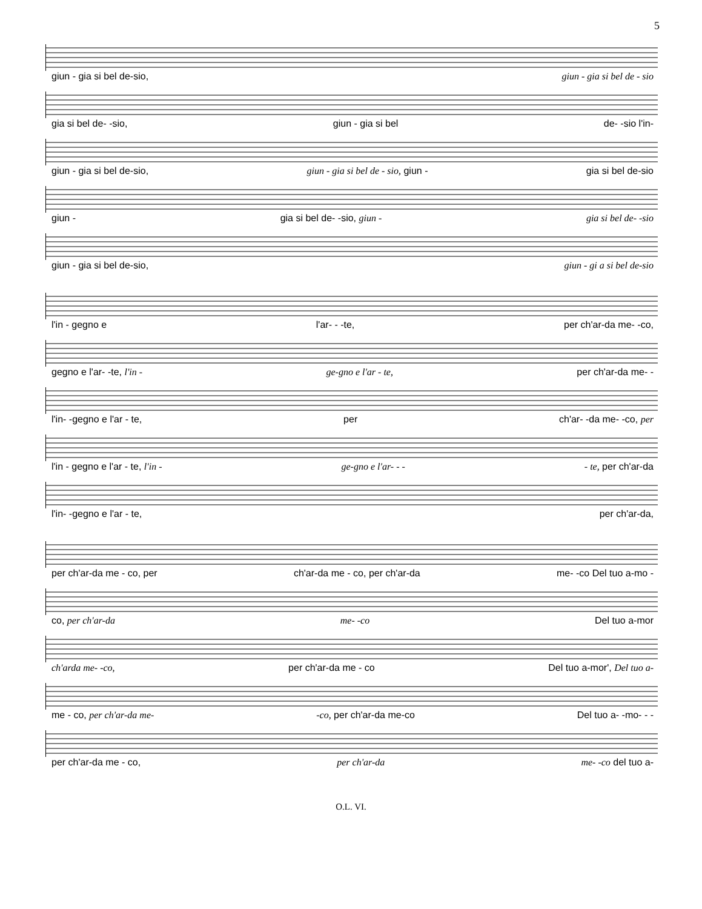5
giun - gia si bel de-sio, giun - gia si bel de - sio
gia si bel de- -sio, giun - gia si bel de- -sio l'in-
giun - gia si bel de-sio, giun - gia si bel de - sio, giun - gia si bel de-sio
giun - gia si bel de- -sio, giun - gia si bel de- -sio
giun - gia si bel de-sio, giun - gi a si bel de-sio
l'in - gegno e l'ar- - -te, per ch'ar-da me- -co,
gegno e l'ar- -te, l'in - ge-gno e l'ar - te, per ch'ar-da me- -
l'in- -gegno e l'ar - te, per ch'ar- -da me- -co, per
l'in - gegno e l'ar - te, l'in - ge-gno e l'ar- - - - te, per ch'ar-da
l'in- -gegno e l'ar - te, per ch'ar-da,
per ch'ar-da me - co, per ch'ar-da me - co, per ch'ar-da me- -co Del tuo a-mo -
co, per ch'ar-da me- -co Del tuo a-mor
ch'arda me- -co, per ch'ar-da me - co Del tuo a-mor', Del tuo a-
me - co, per ch'ar-da me- -co, per ch'ar-da me-co Del tuo a- -mo- - -
per ch'ar-da me - co, per ch'ar-da me- -co del tuo a-
O.L. VI.